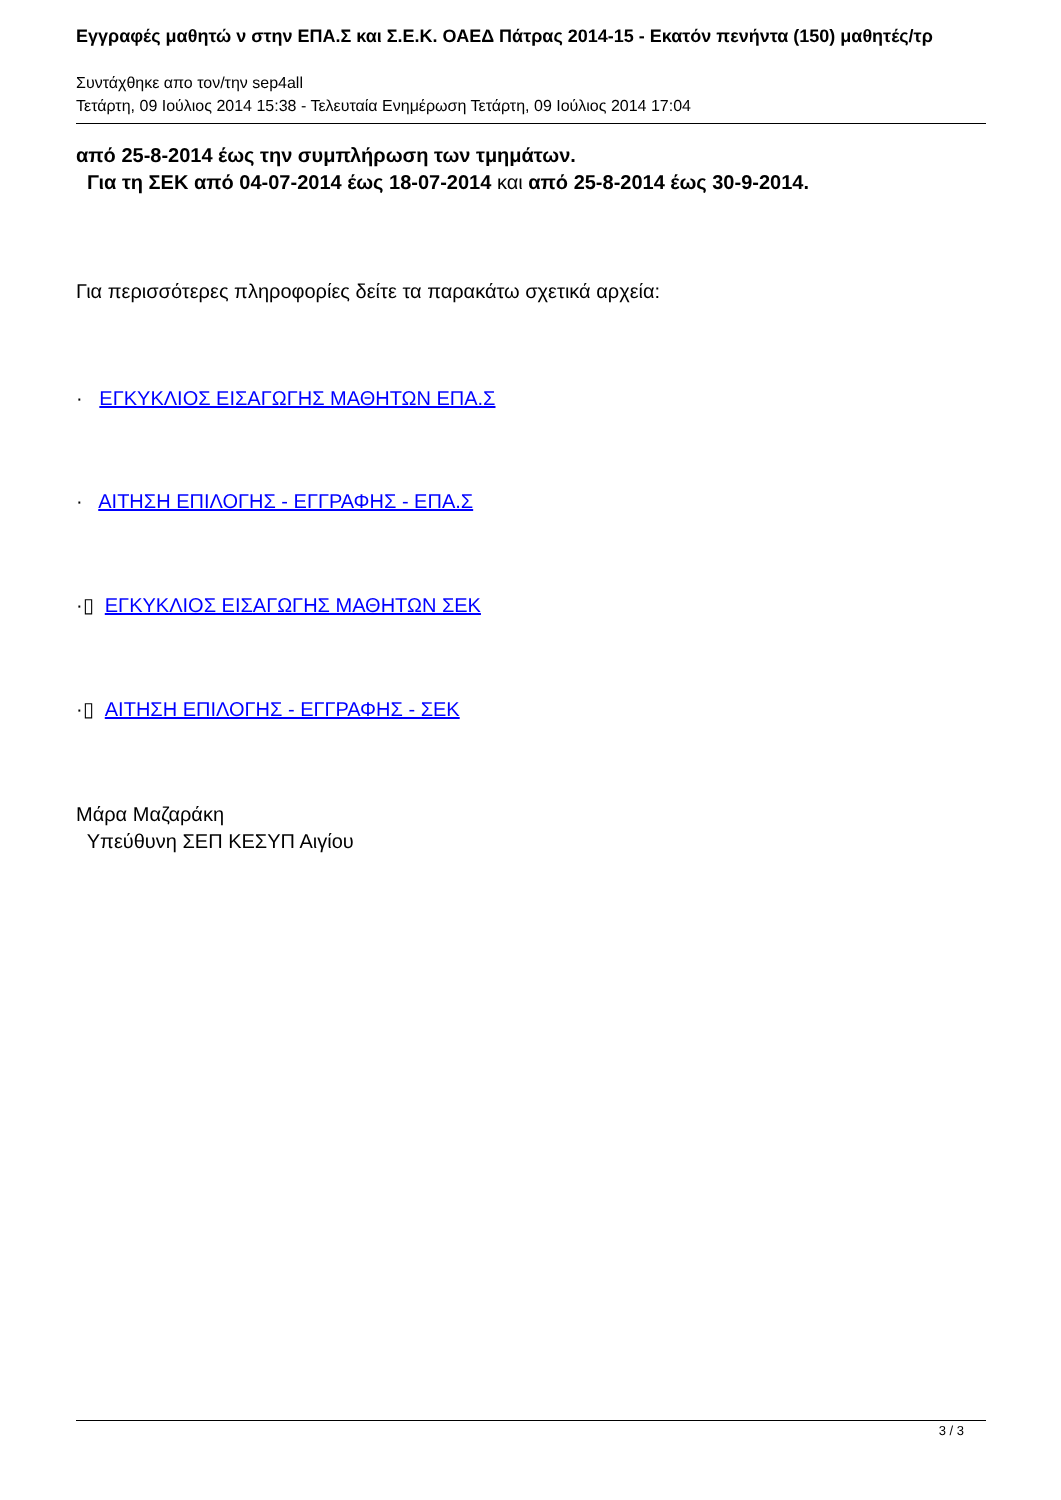Εγγραφές μαθητώ ν στην ΕΠΑ.Σ και Σ.Ε.Κ. ΟΑΕΔ Πάτρας 2014-15 - Εκατόν πενήντα (150) μαθητές/τρ
Συντάχθηκε απο τον/την sep4all
Τετάρτη, 09 Ιούλιος 2014 15:38 - Τελευταία Ενημέρωση Τετάρτη, 09 Ιούλιος 2014 17:04
από 25-8-2014 έως την συμπλήρωση των τμημάτων.
Για τη ΣΕΚ από 04-07-2014 έως 18-07-2014 και από 25-8-2014 έως 30-9-2014.
Για περισσότερες πληροφορίες δείτε τα παρακάτω σχετικά αρχεία:
· ΕΓΚΥΚΛΙΟΣ ΕΙΣΑΓΩΓΗΣ ΜΑΘΗΤΩΝ ΕΠΑ.Σ
· ΑΙΤΗΣΗ ΕΠΙΛΟΓΗΣ - ΕΓΓΡΑΦΗΣ - ΕΠΑ.Σ
·▯ ΕΓΚΥΚΛΙΟΣ ΕΙΣΑΓΩΓΗΣ ΜΑΘΗΤΩΝ ΣΕΚ
·▯ ΑΙΤΗΣΗ ΕΠΙΛΟΓΗΣ - ΕΓΓΡΑΦΗΣ - ΣΕΚ
Μάρα Μαζαράκη
Υπεύθυνη ΣΕΠ ΚΕΣΥΠ Αιγίου
3 / 3